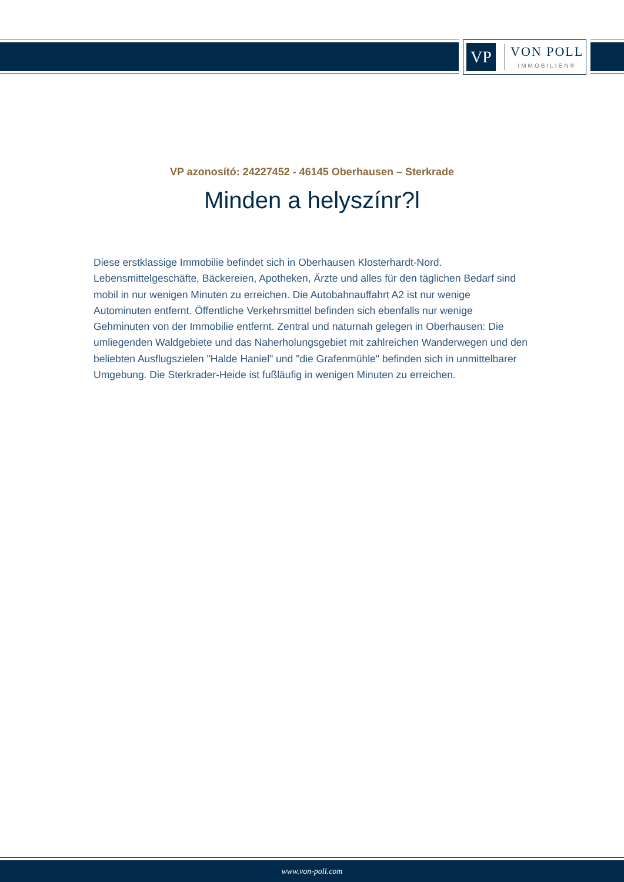VP
VON POLL
IMMOBILIEN®
VP azonosító: 24227452 - 46145 Oberhausen – Sterkrade
Minden a helyszínr?l
Diese erstklassige Immobilie befindet sich in Oberhausen Klosterhardt-Nord. Lebensmittelgeschäfte, Bäckereien, Apotheken, Ärzte und alles für den täglichen Bedarf sind mobil in nur wenigen Minuten zu erreichen. Die Autobahnauffahrt A2 ist nur wenige Autominuten entfernt. Öffentliche Verkehrsmittel befinden sich ebenfalls nur wenige Gehminuten von der Immobilie entfernt. Zentral und naturnah gelegen in Oberhausen: Die umliegenden Waldgebiete und das Naherholungsgebiet mit zahlreichen Wanderwegen und den beliebten Ausflugszielen "Halde Haniel" und "die Grafenmühle" befinden sich in unmittelbarer Umgebung. Die Sterkrader-Heide ist fußläufig in wenigen Minuten zu erreichen.
www.von-poll.com